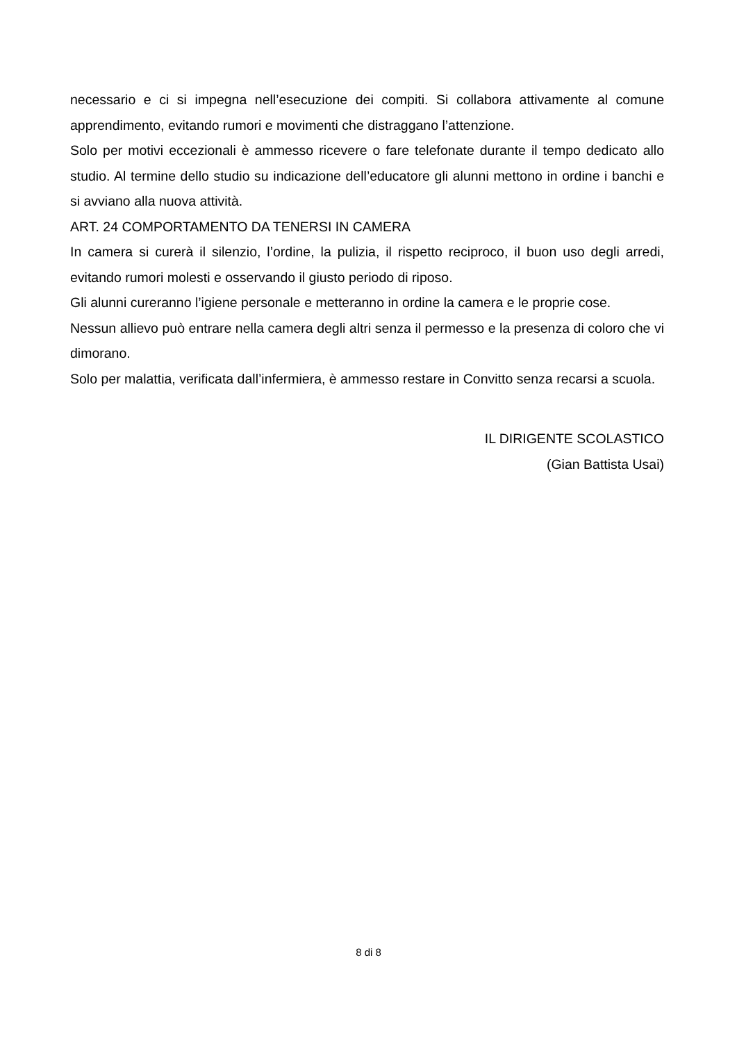necessario e ci si impegna nell’esecuzione dei compiti. Si collabora attivamente al comune apprendimento, evitando rumori e movimenti che distraggano l’attenzione.
Solo per motivi eccezionali è ammesso ricevere o fare telefonate durante il tempo dedicato allo studio. Al termine dello studio su indicazione dell’educatore gli alunni mettono in ordine i banchi e si avviano alla nuova attività.
ART. 24 COMPORTAMENTO DA TENERSI IN CAMERA
In camera si curerà il silenzio, l’ordine, la pulizia, il rispetto reciproco, il buon uso degli arredi, evitando rumori molesti e osservando il giusto periodo di riposo.
Gli alunni cureranno l’igiene personale e metteranno in ordine la camera e le proprie cose.
Nessun allievo può entrare nella camera degli altri senza il permesso e la presenza di coloro che vi dimorano.
Solo per malattia, verificata dall’infermiera, è ammesso restare in Convitto senza recarsi a scuola.
IL DIRIGENTE SCOLASTICO
(Gian Battista Usai)
8 di 8